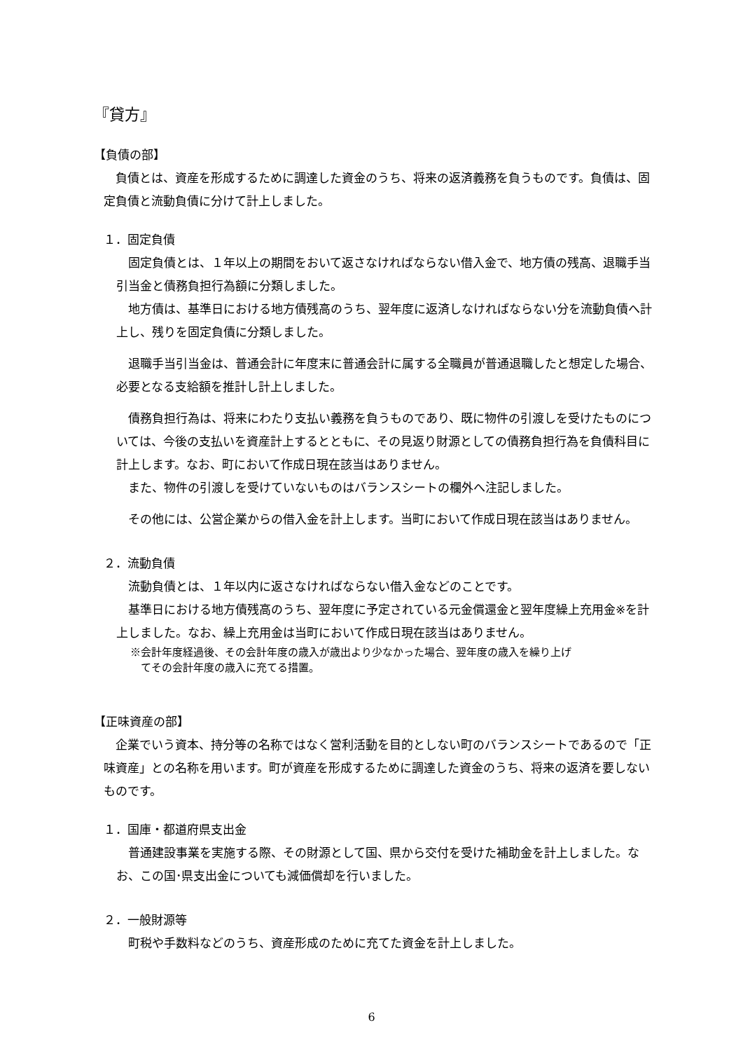『貸方』
【負債の部】
　負債とは、資産を形成するために調達した資金のうち、将来の返済義務を負うものです。負債は、固定負債と流動負債に分けて計上しました。
１．固定負債
　固定負債とは、１年以上の期間をおいて返さなければならない借入金で、地方債の残高、退職手当引当金と債務負担行為額に分類しました。
　地方債は、基準日における地方債残高のうち、翌年度に返済しなければならない分を流動負債へ計上し、残りを固定負債に分類しました。
　退職手当引当金は、普通会計に年度末に普通会計に属する全職員が普通退職したと想定した場合、必要となる支給額を推計し計上しました。
　債務負担行為は、将来にわたり支払い義務を負うものであり、既に物件の引渡しを受けたものについては、今後の支払いを資産計上するとともに、その見返り財源としての債務負担行為を負債科目に計上します。なお、町において作成日現在該当はありません。
　また、物件の引渡しを受けていないものはバランスシートの欄外へ注記しました。
　その他には、公営企業からの借入金を計上します。当町において作成日現在該当はありません。
２．流動負債
　流動負債とは、１年以内に返さなければならない借入金などのことです。
　基準日における地方債残高のうち、翌年度に予定されている元金償還金と翌年度繰上充用金※を計上しました。なお、繰上充用金は当町において作成日現在該当はありません。
※会計年度経過後、その会計年度の歳入が歳出より少なかった場合、翌年度の歳入を繰り上げ
　てその会計年度の歳入に充てる措置。
【正味資産の部】
　企業でいう資本、持分等の名称ではなく営利活動を目的としない町のバランスシートであるので「正味資産」との名称を用います。町が資産を形成するために調達した資金のうち、将来の返済を要しないものです。
１．国庫・都道府県支出金
　普通建設事業を実施する際、その財源として国、県から交付を受けた補助金を計上しました。なお、この国･県支出金についても減価償却を行いました。
２．一般財源等
　町税や手数料などのうち、資産形成のために充てた資金を計上しました。
6